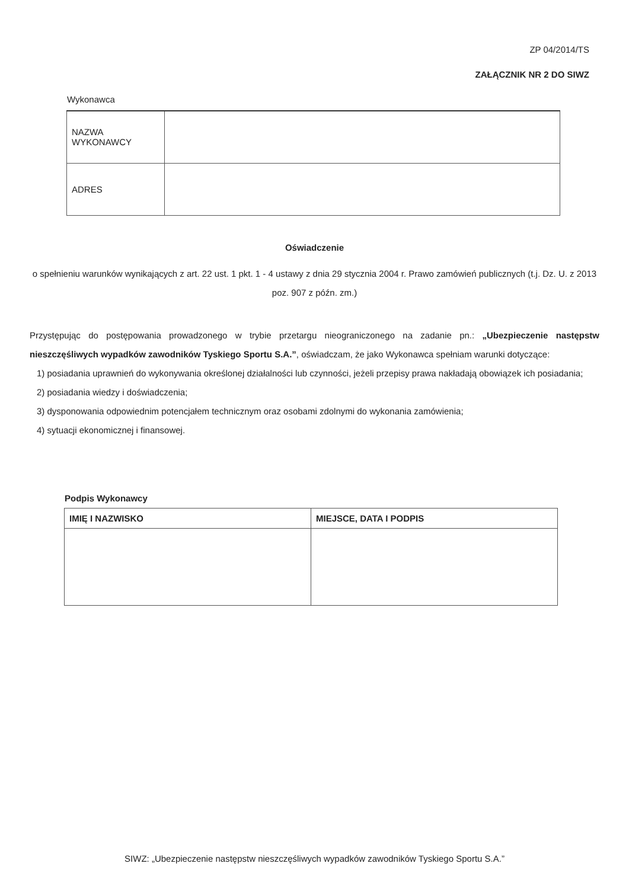ZP 04/2014/TS
ZAŁĄCZNIK NR 2 DO SIWZ
Wykonawca
| NAZWA WYKONAWCY | |
| ADRES | |
Oświadczenie
o spełnieniu warunków wynikających z art. 22 ust. 1 pkt. 1 - 4 ustawy z dnia 29 stycznia 2004 r. Prawo zamówień publicznych (t.j. Dz. U. z 2013 poz. 907 z późn. zm.)
Przystępując do postępowania prowadzonego w trybie przetargu nieograniczonego na zadanie pn.: „Ubezpieczenie następstw nieszczęśliwych wypadków zawodników Tyskiego Sportu S.A.”, oświadczam, że jako Wykonawca spełniam warunki dotyczące:
1) posiadania uprawnień do wykonywania określonej działalności lub czynności, jeżeli przepisy prawa nakładają obowiązek ich posiadania;
2) posiadania wiedzy i doświadczenia;
3) dysponowania odpowiednim potencjałem technicznym oraz osobami zdolnymi do wykonania zamówienia;
4) sytuacji ekonomicznej i finansowej.
Podpis Wykonawcy
| IMIĘ I NAZWISKO | MIEJSCE, DATA I PODPIS |
SIWZ: „Ubezpieczenie następstw nieszczęśliwych wypadków zawodników Tyskiego Sportu S.A.”